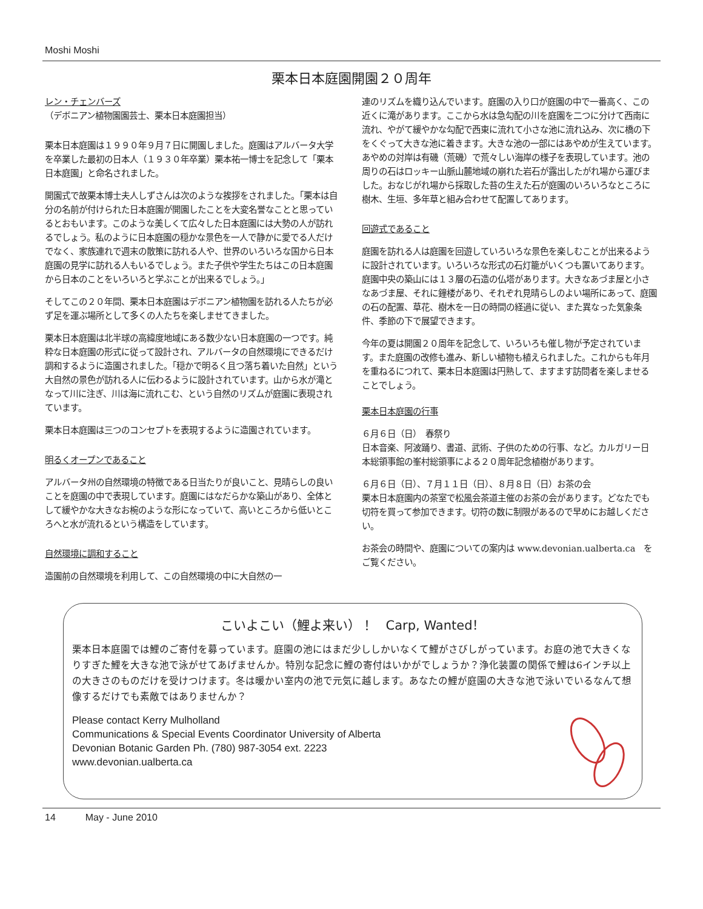Moshi Moshi
栗本日本庭園開園２０周年
レン・チェンバーズ
（デボニアン植物園園芸士、栗本日本庭園担当）
栗本日本庭園は１９９０年９月７日に開園しました。庭園はアルバータ大学を卒業した最初の日本人（１９３０年卒業）栗本祐一博士を記念して「栗本日本庭園」と命名されました。
開園式で故栗本博士夫人しずさんは次のような挨拶をされました。「栗本は自分の名前が付けられた日本庭園が開園したことを大変名誉なことと思っているとおもいます。このような美しくて広々した日本庭園には大勢の人が訪れるでしょう。私のように日本庭園の穏かな景色を一人で静かに愛でる人だけでなく、家族連れで週末の散策に訪れる人や、世界のいろいろな国から日本庭園の見学に訪れる人もいるでしょう。また子供や学生たちはこの日本庭園から日本のことをいろいろと学ぶことが出来るでしょう。」
そしてこの２０年間、栗本日本庭園はデボニアン植物園を訪れる人たちが必ず足を運ぶ場所として多くの人たちを楽しませてきました。
栗本日本庭園は北半球の高緯度地域にある数少ない日本庭園の一つです。純粋な日本庭園の形式に従って設計され、アルバータの自然環境にできるだけ調和するように造園されました。「穏かで明るく且つ落ち着いた自然」という大自然の景色が訪れる人に伝わるように設計されています。山から水が滝となって川に注ぎ、川は海に流れこむ、という自然のリズムが庭園に表現されています。
栗本日本庭園は三つのコンセプトを表現するように造園されています。
明るくオープンであること
アルバータ州の自然環境の特徴である日当たりが良いこと、見晴らしの良いことを庭園の中で表現しています。庭園にはなだらかな築山があり、全体として緩やかな大きなお椀のような形になっていて、高いところから低いところへと水が流れるという構造をしています。
自然環境に調和すること
造園前の自然環境を利用して、この自然環境の中に大自然の一
連のリズムを織り込んでいます。庭園の入り口が庭園の中で一番高く、この近くに滝があります。ここから水は急勾配の川を庭園を二つに分けて西南に流れ、やがて緩やかな勾配で西東に流れて小さな池に流れ込み、次に橋の下をくぐって大きな池に着きます。大きな池の一部にはあやめが生えています。あやめの対岸は有磯（荒磯）で荒々しい海岸の様子を表現しています。池の周りの石はロッキー山脈山麓地域の崩れた岩石が露出したがれ場から運びました。おなじがれ場から採取した苔の生えた石が庭園のいろいろなところに樹木、生垣、多年草と組み合わせて配置してあります。
回遊式であること
庭園を訪れる人は庭園を回遊していろいろな景色を楽しむことが出来るように設計されています。いろいろな形式の石灯籠がいくつも置いてあります。庭園中央の築山には１３層の石造の仏塔があります。大きなあづま屋と小さなあづま屋、それに鐘楼があり、それぞれ見晴らしのよい場所にあって、庭園の石の配置、草花、樹木を一日の時間の経過に従い、また異なった気象条件、季節の下で展望できます。
今年の夏は開園２０周年を記念して、いろいろも催し物が予定されています。また庭園の改修も進み、新しい植物も植えられました。これからも年月を重ねるにつれて、栗本日本庭園は円熟して、ますます訪問者を楽しませることでしょう。
栗本日本庭園の行事
６月６日（日）　春祭り
日本音楽、阿波踊り、書道、武術、子供のための行事、など。カルガリー日本総領事館の峯村総領事による２０周年記念植樹があります。
６月６日（日）、７月１１日（日）、８月８日（日）お茶の会
栗本日本庭園内の茶室で松風会茶道主催のお茶の会があります。どなたでも切符を買って参加できます。切符の数に制限があるので早めにお越しください。
お茶会の時間や、庭園についての案内は www.devonian.ualberta.ca　をご覧ください。
こいよこい（鯉よ来い）！　Carp, Wanted！
栗本日本庭園では鯉のご寄付を募っています。庭園の池にはまだ少ししかいなくて鯉がさびしがっています。お庭の池で大きくなりすぎた鯉を大きな池で泳がせてあげませんか。特別な記念に鯉の寄付はいかがでしょうか？浄化装置の関係で鯉は6インチ以上の大きさのものだけを受けつけます。冬は暖かい室内の池で元気に越します。あなたの鯉が庭園の大きな池で泳いでいるなんて想像するだけでも素敵ではありませんか？
Please contact Kerry Mulholland
Communications & Special Events Coordinator University of Alberta
Devonian Botanic Garden Ph. (780) 987-3054 ext. 2223
www.devonian.ualberta.ca
14 May - June 2010